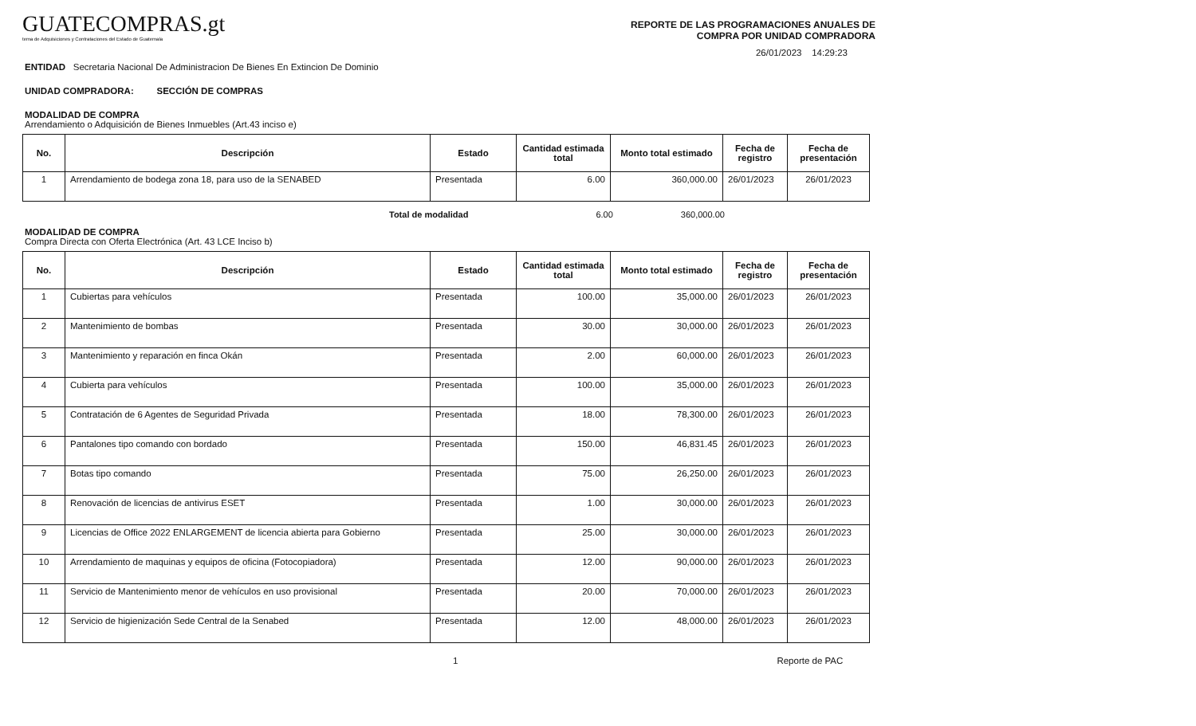GUATECOMPRAS.gt
tema de Adquisiciones y Contrataciones del Estado de Guatemala
REPORTE DE LAS PROGRAMACIONES ANUALES DE
COMPRA POR UNIDAD COMPRADORA
26/01/2023 14:29:23
ENTIDAD Secretaria Nacional De Administracion De Bienes En Extincion De Dominio
UNIDAD COMPRADORA: SECCIÓN DE COMPRAS
MODALIDAD DE COMPRA
Arrendamiento o Adquisición de Bienes Inmuebles (Art.43 inciso e)
| No. | Descripción | Estado | Cantidad estimada total | Monto total estimado | Fecha de registro | Fecha de presentación |
| --- | --- | --- | --- | --- | --- | --- |
| 1 | Arrendamiento de bodega zona 18, para uso de la SENABED | Presentada | 6.00 | 360,000.00 | 26/01/2023 | 26/01/2023 |
Total de modalidad 6.00 360,000.00
MODALIDAD DE COMPRA
Compra Directa con Oferta Electrónica (Art. 43 LCE Inciso b)
| No. | Descripción | Estado | Cantidad estimada total | Monto total estimado | Fecha de registro | Fecha de presentación |
| --- | --- | --- | --- | --- | --- | --- |
| 1 | Cubiertas para vehículos | Presentada | 100.00 | 35,000.00 | 26/01/2023 | 26/01/2023 |
| 2 | Mantenimiento de bombas | Presentada | 30.00 | 30,000.00 | 26/01/2023 | 26/01/2023 |
| 3 | Mantenimiento y reparación en finca Okán | Presentada | 2.00 | 60,000.00 | 26/01/2023 | 26/01/2023 |
| 4 | Cubierta para vehículos | Presentada | 100.00 | 35,000.00 | 26/01/2023 | 26/01/2023 |
| 5 | Contratación de 6 Agentes de Seguridad Privada | Presentada | 18.00 | 78,300.00 | 26/01/2023 | 26/01/2023 |
| 6 | Pantalones tipo comando con bordado | Presentada | 150.00 | 46,831.45 | 26/01/2023 | 26/01/2023 |
| 7 | Botas tipo comando | Presentada | 75.00 | 26,250.00 | 26/01/2023 | 26/01/2023 |
| 8 | Renovación de licencias de antivirus ESET | Presentada | 1.00 | 30,000.00 | 26/01/2023 | 26/01/2023 |
| 9 | Licencias de Office 2022 ENLARGEMENT de licencia abierta para Gobierno | Presentada | 25.00 | 30,000.00 | 26/01/2023 | 26/01/2023 |
| 10 | Arrendamiento de maquinas y equipos de oficina (Fotocopiadora) | Presentada | 12.00 | 90,000.00 | 26/01/2023 | 26/01/2023 |
| 11 | Servicio de Mantenimiento menor de vehículos en uso provisional | Presentada | 20.00 | 70,000.00 | 26/01/2023 | 26/01/2023 |
| 12 | Servicio de higienización Sede Central de la Senabed | Presentada | 12.00 | 48,000.00 | 26/01/2023 | 26/01/2023 |
1 Reporte de PAC